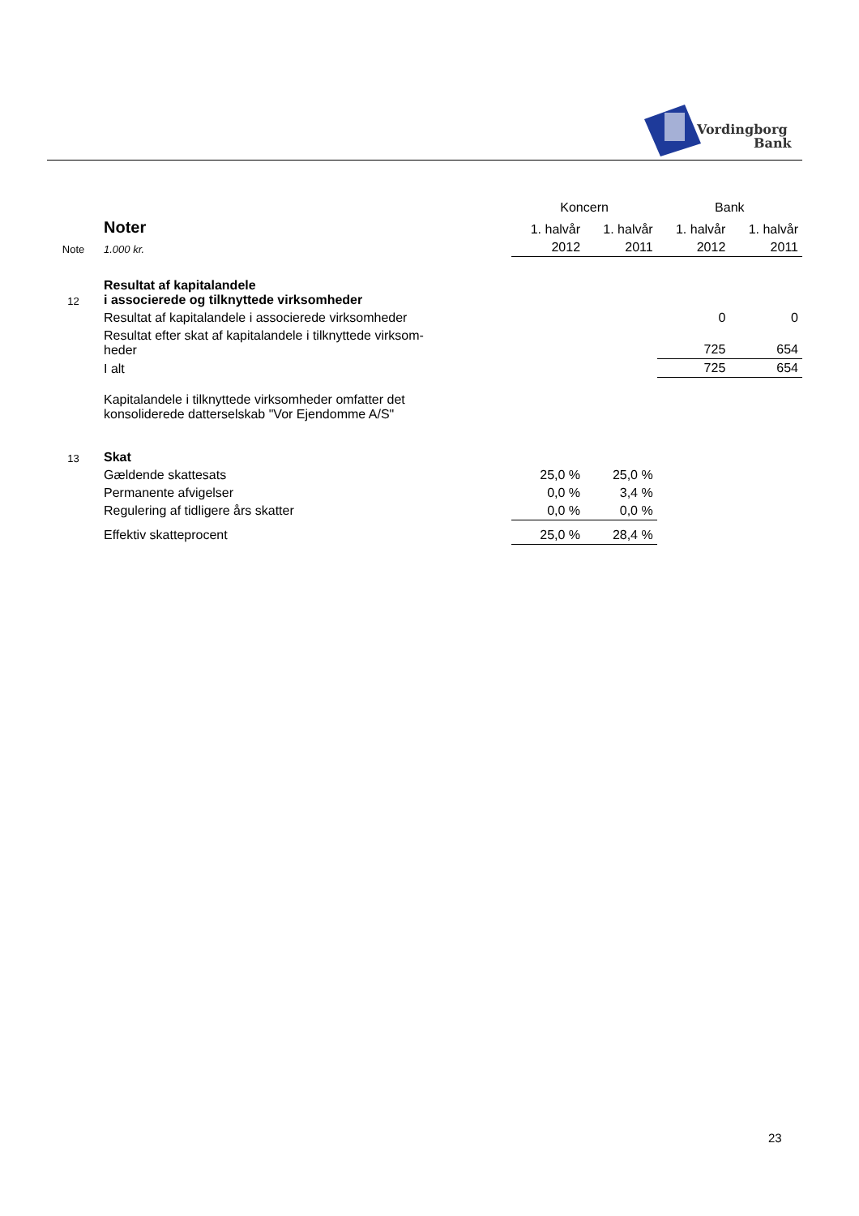Vordingborg
Bank
| | | Koncern | | Bank | |
| | Noter | 1. halvår | 1. halvår | 1. halvår | 1. halvår |
| Note | 1.000 kr. | 2012 | 2011 | 2012 | 2011 |
| 12 | Resultat af kapitalandele i associerede og tilknyttede virksomheder | | | | |
| | Resultat af kapitalandele i associerede virksomheder | | | 0 | 0 |
| | Resultat efter skat af kapitalandele i tilknyttede virksom- heder | | | 725 | 654 |
| | I alt | | | 725 | 654 |
| | Kapitalandele i tilknyttede virksomheder omfatter det konsoliderede datterselskab "Vor Ejendomme A/S" | | | | |
| 13 | Skat | | | | |
| | Gældende skattesats | 25,0 % | 25,0 % | | |
| | Permanente afvigelser | 0,0 % | 3,4 % | | |
| | Regulering af tidligere års skatter | 0,0 % | 0,0 % | | |
| | Effektiv skatteprocent | 25,0 % | 28,4 % | | |
23